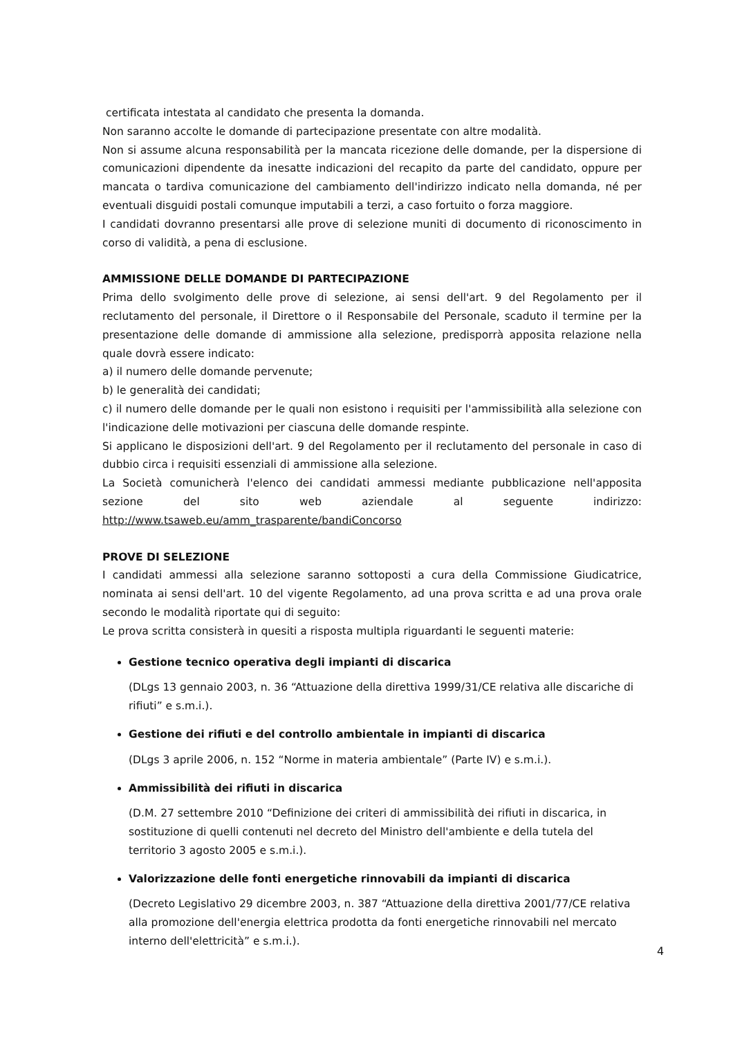certificata intestata al candidato che presenta la domanda.
Non saranno accolte le domande di partecipazione presentate con altre modalità.
Non si assume alcuna responsabilità per la mancata ricezione delle domande, per la dispersione di comunicazioni dipendente da inesatte indicazioni del recapito da parte del candidato, oppure per mancata o tardiva comunicazione del cambiamento dell'indirizzo indicato nella domanda, né per eventuali disguidi postali comunque imputabili a terzi, a caso fortuito o forza maggiore.
I candidati dovranno presentarsi alle prove di selezione muniti di documento di riconoscimento in corso di validità, a pena di esclusione.
AMMISSIONE DELLE DOMANDE DI PARTECIPAZIONE
Prima dello svolgimento delle prove di selezione, ai sensi dell'art. 9 del Regolamento per il reclutamento del personale, il Direttore o il Responsabile del Personale, scaduto il termine per la presentazione delle domande di ammissione alla selezione, predisporrà apposita relazione nella quale dovrà essere indicato:
a) il numero delle domande pervenute;
b) le generalità dei candidati;
c) il numero delle domande per le quali non esistono i requisiti per l'ammissibilità alla selezione con l'indicazione delle motivazioni per ciascuna delle domande respinte.
Si applicano le disposizioni dell'art. 9 del Regolamento per il reclutamento del personale in caso di dubbio circa i requisiti essenziali di ammissione alla selezione.
La Società comunicherà l'elenco dei candidati ammessi mediante pubblicazione nell'apposita sezione del sito web aziendale al seguente indirizzo: http://www.tsaweb.eu/amm_trasparente/bandiConcorso
PROVE DI SELEZIONE
I candidati ammessi alla selezione saranno sottoposti a cura della Commissione Giudicatrice, nominata ai sensi dell'art. 10 del vigente Regolamento, ad una prova scritta e ad una prova orale secondo le modalità riportate qui di seguito:
Le prova scritta consisterà in quesiti a risposta multipla riguardanti le seguenti materie:
Gestione tecnico operativa degli impianti di discarica
(DLgs 13 gennaio 2003, n. 36 “Attuazione della direttiva 1999/31/CE relativa alle discariche di rifiuti” e s.m.i.).
Gestione dei rifiuti e del controllo ambientale in impianti di discarica
(DLgs 3 aprile 2006, n. 152 “Norme in materia ambientale” (Parte IV) e s.m.i.).
Ammissibilità dei rifiuti in discarica
(D.M. 27 settembre 2010 “Definizione dei criteri di ammissibilità dei rifiuti in discarica, in sostituzione di quelli contenuti nel decreto del Ministro dell'ambiente e della tutela del territorio 3 agosto 2005 e s.m.i.).
Valorizzazione delle fonti energetiche rinnovabili da impianti di discarica
(Decreto Legislativo 29 dicembre 2003, n. 387 “Attuazione della direttiva 2001/77/CE relativa alla promozione dell'energia elettrica prodotta da fonti energetiche rinnovabili nel mercato interno dell'elettricità” e s.m.i.).
4